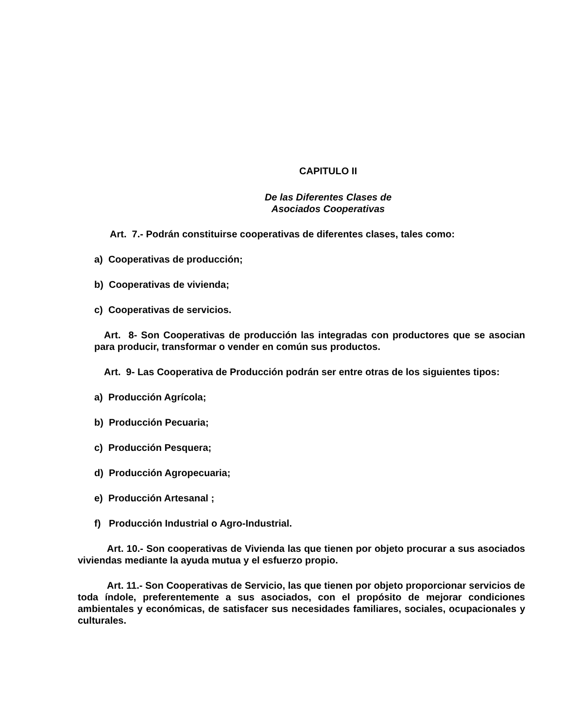CAPITULO II
De las Diferentes Clases de
Asociados Cooperativas
Art. 7.- Podrán constituirse cooperativas de diferentes clases, tales como:
a) Cooperativas de producción;
b) Cooperativas de vivienda;
c) Cooperativas de servicios.
Art. 8- Son Cooperativas de producción las integradas con productores que se asocian para producir, transformar o vender en común sus productos.
Art. 9- Las Cooperativa de Producción podrán ser entre otras de los siguientes tipos:
a) Producción Agrícola;
b) Producción Pecuaria;
c) Producción Pesquera;
d) Producción Agropecuaria;
e) Producción Artesanal ;
f) Producción Industrial o Agro-Industrial.
Art. 10.- Son cooperativas de Vivienda las que tienen por objeto procurar a sus asociados viviendas mediante la ayuda mutua y el esfuerzo propio.
Art. 11.- Son Cooperativas de Servicio, las que tienen por objeto proporcionar servicios de toda índole, preferentemente a sus asociados, con el propósito de mejorar condiciones ambientales y económicas, de satisfacer sus necesidades familiares, sociales, ocupacionales y culturales.